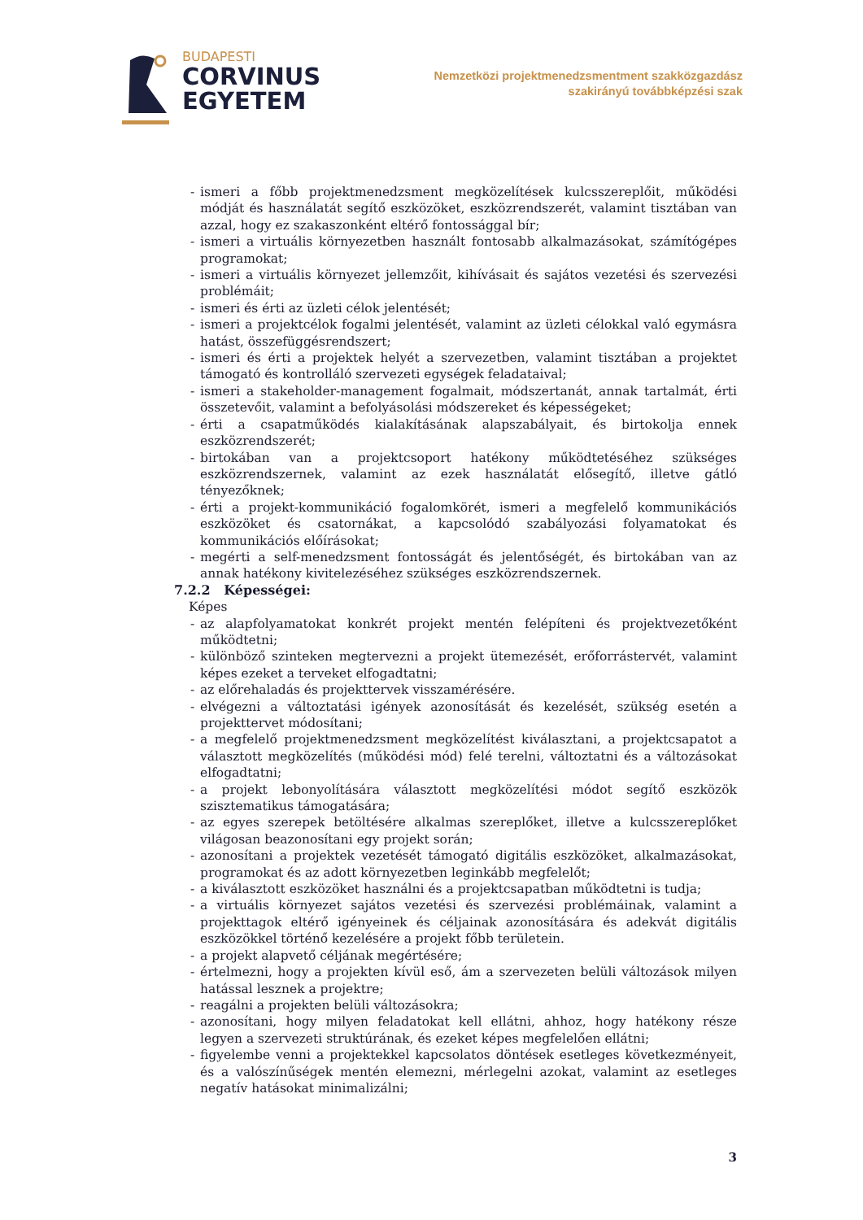BUDAPESTI
CORVINUS
EGYETEM
Nemzetközi projektmenedzsmentment szakközgazdász
szakirányú továbbképzési szak
- ismeri a főbb projektmenedzsment megközelítések kulcsszereplőit, működési módját és használatát segítő eszközöket, eszközrendszerét, valamint tisztában van azzal, hogy ez szakaszonként eltérő fontossággal bír;
- ismeri a virtuális környezetben használt fontosabb alkalmazásokat, számítógépes programokat;
- ismeri a virtuális környezet jellemzőit, kihívásait és sajátos vezetési és szervezési problémáit;
- ismeri és érti az üzleti célok jelentését;
- ismeri a projektcélok fogalmi jelentését, valamint az üzleti célokkal való egymásra hatást, összefüggésrendszert;
- ismeri és érti a projektek helyét a szervezetben, valamint tisztában a projektet támogató és kontrolláló szervezeti egységek feladataival;
- ismeri a stakeholder-management fogalmait, módszertanát, annak tartalmát, érti összetevőit, valamint a befolyásolási módszereket és képességeket;
- érti a csapatműködés kialakításának alapszabályait, és birtokolja ennek eszközrendszerét;
- birtokában van a projektcsoport hatékony működtetéséhez szükséges eszközrendszernek, valamint az ezek használatát elősegítő, illetve gátló tényezőknek;
- érti a projekt-kommunikáció fogalomkörét, ismeri a megfelelő kommunikációs eszközöket és csatornákat, a kapcsolódó szabályozási folyamatokat és kommunikációs előírásokat;
- megérti a self-menedzsment fontosságát és jelentőségét, és birtokában van az annak hatékony kivitelezéséhez szükséges eszközrendszernek.
7.2.2 Képességei:
Képes
- az alapfolyamatokat konkrét projekt mentén felépíteni és projektvezetőként működtetni;
- különböző szinteken megtervezni a projekt ütemezését, erőforrástervét, valamint képes ezeket a terveket elfogadtatni;
- az előrehaladás és projekttervek visszamérésére.
- elvégezni a változtatási igények azonosítását és kezelését, szükség esetén a projekttervet módosítani;
- a megfelelő projektmenedzsment megközelítést kiválasztani, a projektcsapatot a választott megközelítés (működési mód) felé terelni, változtatni és a változásokat elfogadtatni;
- a projekt lebonyolítására választott megközelítési módot segítő eszközök szisztematikus támogatására;
- az egyes szerepek betöltésére alkalmas szereplőket, illetve a kulcsszereplőket világosan beazonosítani egy projekt során;
- azonosítani a projektek vezetését támogató digitális eszközöket, alkalmazásokat, programokat és az adott környezetben leginkább megfelelőt;
- a kiválasztott eszközöket használni és a projektcsapatban működtetni is tudja;
- a virtuális környezet sajátos vezetési és szervezési problémáinak, valamint a projekttagok eltérő igényeinek és céljainak azonosítására és adekvát digitális eszközökkel történő kezelésére a projekt főbb területein.
- a projekt alapvető céljának megértésére;
- értelmezni, hogy a projekten kívül eső, ám a szervezeten belüli változások milyen hatással lesznek a projektre;
- reagálni a projekten belüli változásokra;
- azonosítani, hogy milyen feladatokat kell ellátni, ahhoz, hogy hatékony része legyen a szervezeti struktúrának, és ezeket képes megfelelően ellátni;
- figyelembe venni a projektekkel kapcsolatos döntések esetleges következményeit, és a valószínűségek mentén elemezni, mérlegelni azokat, valamint az esetleges negatív hatásokat minimalizálni;
3